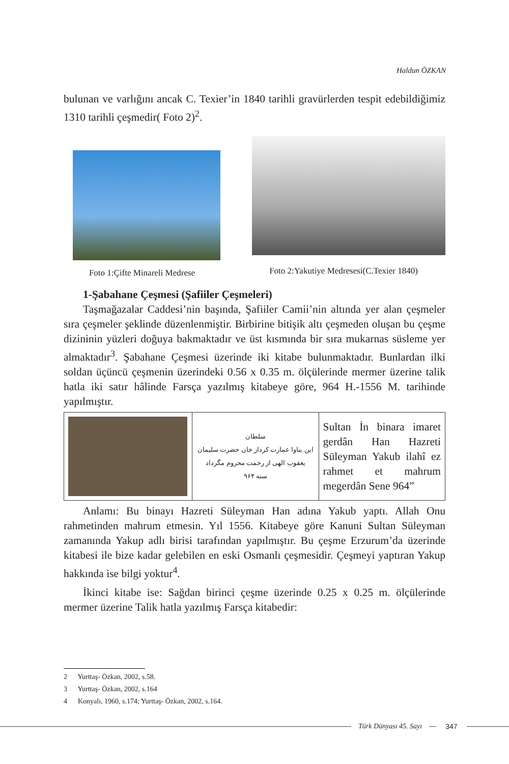Haldun ÖZKAN
bulunan ve varlığını ancak C. Texier’in 1840 tarihli gravürlerden tespit edebildiğimiz 1310 tarihli çeşmedir( Foto 2)<sup>2</sup>.
Foto 1:Çifte Minareli Medrese
Foto 2:Yakutiye Medresesi(C.Texier 1840)
1-Şabahane Çeşmesi (Şafiiler Çeşmeleri)
Taşmağazalar Caddesi’nin başında, Şafiiler Camii’nin altında yer alan çeşmeler sıra çeşmeler şeklinde düzenlenmiştir. Birbirine bitişik altı çeşmeden oluşan bu çeşme dizininin yüzleri doğuya bakmaktadır ve üst kısmında bir sıra mukarnas süsleme yer almaktadır<sup>3</sup>. Şabahane Çeşmesi üzerinde iki kitabe bulunmaktadır. Bunlardan ilki soldan üçüncü çeşmenin üzerindeki 0.56 x 0.35 m. ölçülerinde mermer üzerine talik hatla iki satır hâlinde Farsça yazılmış kitabeye göre, 964 H.-1556 M. tarihinde yapılmıştır.
| | سلطان این بناوا عمارت کرداز خان حضرت سلیمان یعقوب الهی از رحمت محروم مگرداد سنه ۹۶۴ | Sultan İn binara imaret gerdân Han Hazreti Süleyman Yakub ilahî ez rahmet et mahrum megerdân Sene 964” |
Anlamı: Bu binayı Hazreti Süleyman Han adına Yakub yaptı. Allah Onu rahmetinden mahrum etmesin. Yıl 1556. Kitabeye göre Kanuni Sultan Süleyman zamanında Yakup adlı birisi tarafından yapılmıştır. Bu çeşme Erzurum’da üzerinde kitabesi ile bize kadar gelebilen en eski Osmanlı çeşmesidir. Çeşmeyi yaptıran Yakup hakkında ise bilgi yoktur<sup>4</sup>.
İkinci kitabe ise: Sağdan birinci çeşme üzerinde 0.25 x 0.25 m. ölçülerinde mermer üzerine Talik hatla yazılmış Farsça kitabedir:
2 Yurttaş- Özkan, 2002, s.58.
3 Yurttaş- Özkan, 2002, s.164
4 Konyalı, 1960, s.174; Yurttaş- Özkan, 2002, s.164.
Türk Dünyası 45. Sayı 347